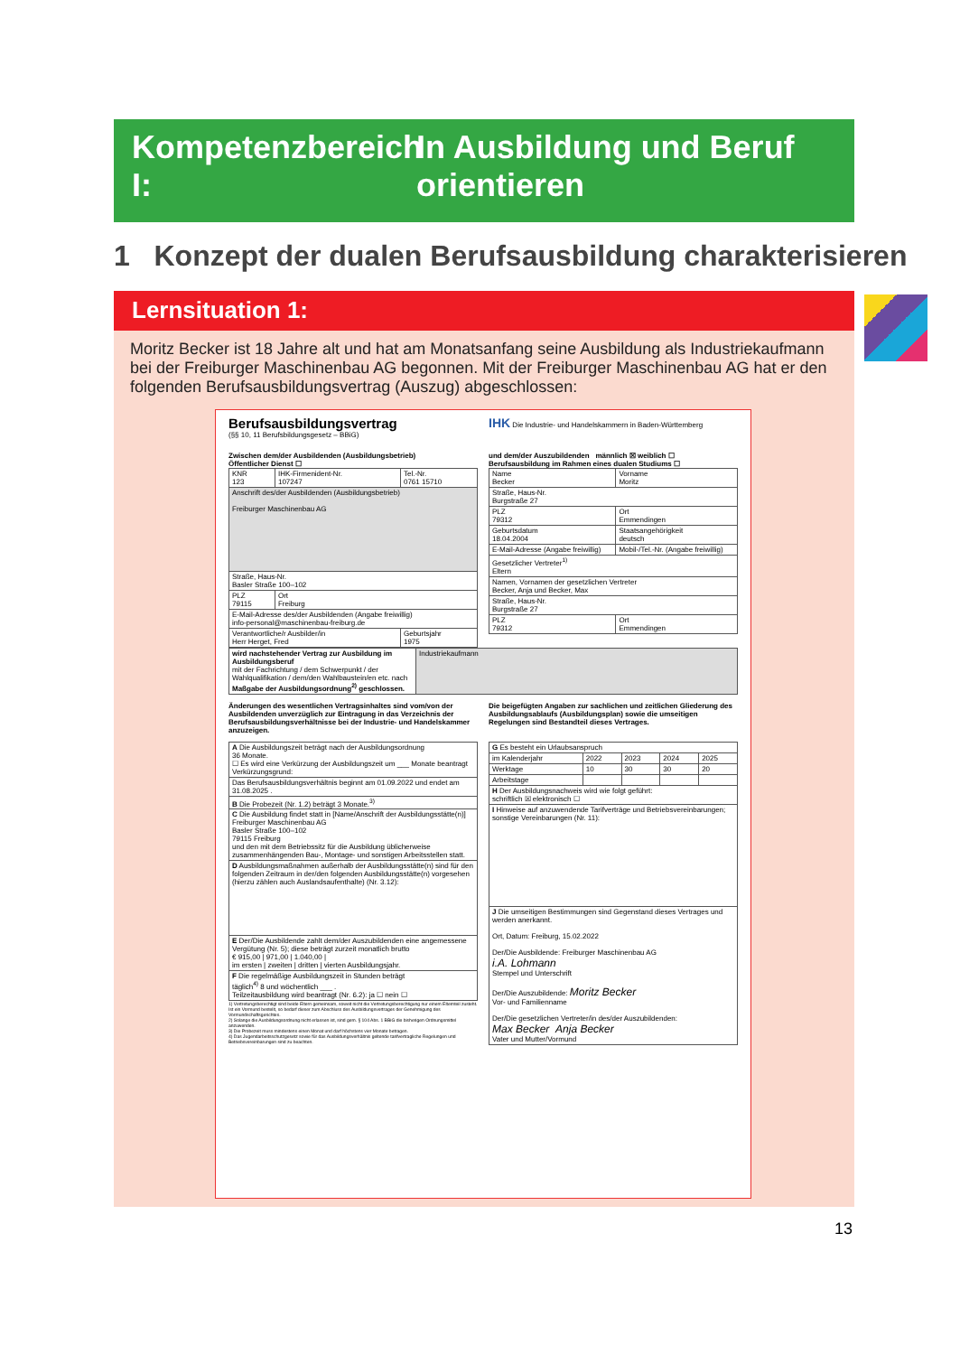Kompetenzbereich I:
In Ausbildung und Beruf
orientieren
1 Konzept der dualen Berufsausbildung charakterisieren
Lernsituation 1:
Moritz Becker ist 18 Jahre alt und hat am Monatsanfang seine Ausbildung als Industriekaufmann bei der Freiburger Maschinenbau AG begonnen. Mit der Freiburger Maschinenbau AG hat er den folgenden Berufsausbildungsvertrag (Auszug) abgeschlossen:
Berufsausbildungsvertrag
(§§ 10, 11 Berufsbildungsgesetz – BBiG)
IHK Die Industrie- und Handelskammern in Baden-Württemberg
Zwischen dem/der Ausbildenden (Ausbildungsbetrieb)
Öffentlicher Dienst ☐
und dem/der Auszubildenden männlich ☒ weiblich ☐
Berufsausbildung im Rahmen eines dualen Studiums ☐
| KNR 123 | IHK-Firmenident-Nr. 107247 | Tel.-Nr. 0761 15710 |
| Anschrift des/der Ausbildenden (Ausbildungsbetrieb) Freiburger Maschinenbau AG | | |
| Straße, Haus-Nr. Basler Straße 100–102 | | |
| PLZ 79115 | Ort Freiburg | |
| E-Mail-Adresse des/der Ausbildenden (Angabe freiwillig) info-personal@maschinenbau-freiburg.de | | |
| Verantwortliche/r Ausbilder/in Herr Herget, Fred | | Geburtsjahr 1975 |
| Name Becker | Vorname Moritz |
| Straße, Haus-Nr. Burgstraße 27 | |
| PLZ 79312 | Ort Emmendingen |
| Geburtsdatum 18.04.2004 | Staatsangehörigkeit deutsch |
| E-Mail-Adresse (Angabe freiwillig) | Mobil-/Tel.-Nr. (Angabe freiwillig) |
| Gesetzlicher Vertreter<sup>1)</sup> Eltern | |
| Namen, Vornamen der gesetzlichen Vertreter Becker, Anja und Becker, Max | |
| Straße, Haus-Nr. Burgstraße 27 | |
| PLZ 79312 | Ort Emmendingen |
| wird nachstehender Vertrag zur Ausbildung im Ausbildungsberuf mit der Fachrichtung / dem Schwerpunkt / der Wahlqualifikation / dem/den Wahlbaustein/en etc. nach Maßgabe der Ausbildungsordnung<sup>2)</sup> geschlossen. | Industriekaufmann |
Änderungen des wesentlichen Vertragsinhaltes sind vom/von der Ausbildenden unverzüglich zur Eintragung in das Verzeichnis der Berufsausbildungsverhältnisse bei der Industrie- und Handelskammer anzuzeigen.
Die beigefügten Angaben zur sachlichen und zeitlichen Gliederung des Ausbildungsablaufs (Ausbildungsplan) sowie die umseitigen Regelungen sind Bestandteil dieses Vertrages.
| A Die Ausbildungszeit beträgt nach der Ausbildungsordnung 36 Monate. ☐ Es wird eine Verkürzung der Ausbildungszeit um ___ Monate beantragt Verkürzungsgrund: |
| Das Berufsausbildungsverhältnis beginnt am 01.09.2022 und endet am 31.08.2025 . |
| B Die Probezeit (Nr. 1.2) beträgt 3 Monate.<sup>3)</sup> |
| C Die Ausbildung findet statt in [Name/Anschrift der Ausbildungsstätte(n)] Freiburger Maschinenbau AG Basler Straße 100–102 79115 Freiburg und den mit dem Betriebssitz für die Ausbildung üblicherweise zusammenhängenden Bau-, Montage- und sonstigen Arbeitsstellen statt. |
| D Ausbildungsmaßnahmen außerhalb der Ausbildungsstätte(n) sind für den folgenden Zeitraum in der/den folgenden Ausbildungsstätte(n) vorgesehen (hierzu zählen auch Auslandsaufenthalte) (Nr. 3.12): |
| E Der/Die Ausbildende zahlt dem/der Auszubildenden eine angemessene Vergütung (Nr. 5); diese beträgt zurzeit monatlich brutto € 915,00 / 971,00 / 1.040,00 / im ersten / zweiten / dritten / vierten Ausbildungsjahr. |
| F Die regelmäßige Ausbildungszeit in Stunden beträgt täglich<sup>4)</sup> 8 und wöchentlich ___ . Teilzeitausbildung wird beantragt (Nr. 6.2): ja ☐ nein ☐ |
1) Vertretungsberechtigt sind beide Eltern gemeinsam, soweit nicht die Vertretungsberechtigung nur einem Elternteil zusteht. Ist ein Vormund bestellt, so bedarf dieser zum Abschluss des Ausbildungsvertrages der Genehmigung des Vormundschaftsgerichtes.
2) Solange die Ausbildungsordnung nicht erlassen ist, sind gem. § 104 Abs. 1 BBiG die bisherigen Ordnungsmittel anzuwenden.
3) Die Probezeit muss mindestens einen Monat und darf höchstens vier Monate betragen.
4) Das Jugendarbeitsschutzgesetz sowie für das Ausbildungsverhältnis geltende tarifvertragliche Regelungen und Betriebsvereinbarungen sind zu beachten.
| G Es besteht ein Urlaubsanspruch | | | | |
| im Kalenderjahr | 2022 | 2023 | 2024 | 2025 |
| Werktage | 10 | 30 | 30 | 20 |
| Arbeitstage | | | | |
| H Der Ausbildungsnachweis wird wie folgt geführt: schriftlich ☒ elektronisch ☐ | | | | |
| I Hinweise auf anzuwendende Tarifverträge und Betriebsvereinbarungen; sonstige Vereinbarungen (Nr. 11): | | | | |
| J Die umseitigen Bestimmungen sind Gegenstand dieses Vertrages und werden anerkannt. Ort, Datum: Freiburg, 15.02.2022 Der/Die Ausbildende: Freiburger Maschinenbau AG i.A. Lohmann Stempel und Unterschrift Der/Die Auszubildende: Moritz Becker Vor- und Familienname Der/Die gesetzlichen Vertreter/in des/der Auszubildenden: Max Becker Anja Becker Vater und Mutter/Vormund | | | | |
13